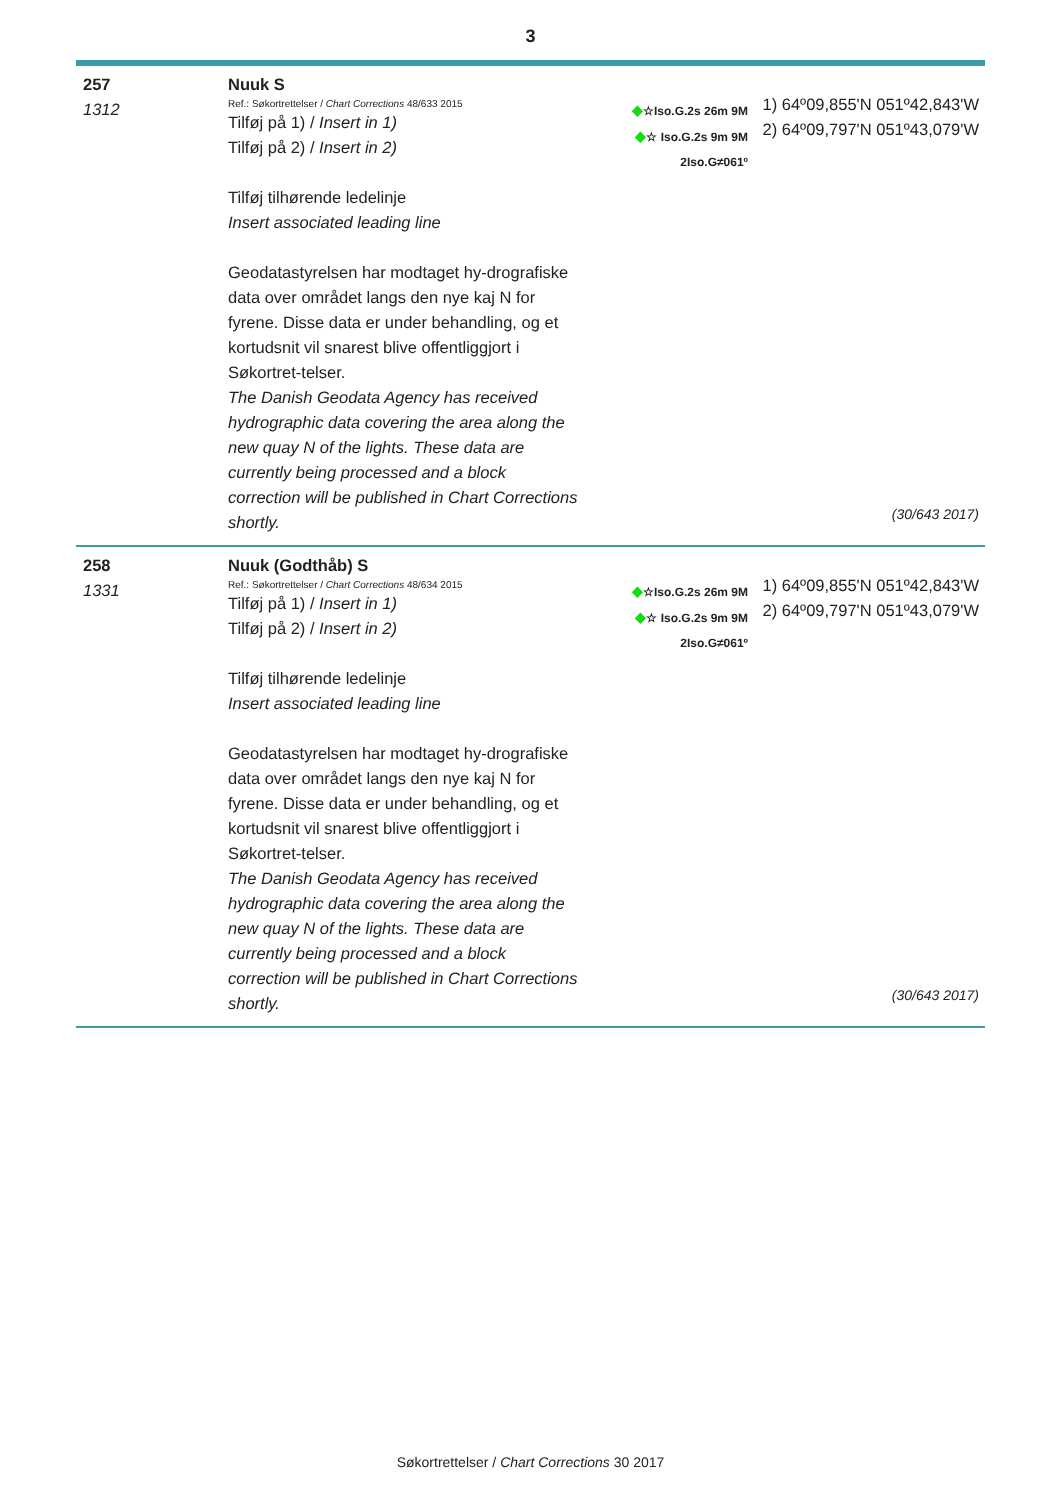3
257
1312
Nuuk S
Ref.: Søkortrettelser / Chart Corrections 48/633 2015
Tilføj på 1) / Insert in 1)
Tilføj på 2) / Insert in 2)
Tilføj tilhørende ledelinje
Insert associated leading line
Geodatastyrelsen har modtaget hy-drografiske data over området langs den nye kaj N for fyrene. Disse data er under behandling, og et kortudsnit vil snarest blive offentliggjort i Søkortret-telser.
The Danish Geodata Agency has received hydrographic data covering the area along the new quay N of the lights. These data are currently being processed and a block correction will be published in Chart Corrections shortly.
◆☆Iso.G.2s 26m 9M
◆☆ Iso.G.2s 9m 9M
2Iso.G≠061º
1) 64º09,855'N 051º42,843'W
2) 64º09,797'N 051º43,079'W
(30/643 2017)
258
1331
Nuuk (Godthåb) S
Ref.: Søkortrettelser / Chart Corrections 48/634 2015
Tilføj på 1) / Insert in 1)
Tilføj på 2) / Insert in 2)
Tilføj tilhørende ledelinje
Insert associated leading line
Geodatastyrelsen har modtaget hy-drografiske data over området langs den nye kaj N for fyrene. Disse data er under behandling, og et kortudsnit vil snarest blive offentliggjort i Søkortret-telser.
The Danish Geodata Agency has received hydrographic data covering the area along the new quay N of the lights. These data are currently being processed and a block correction will be published in Chart Corrections shortly.
◆☆Iso.G.2s 26m 9M
◆☆ Iso.G.2s 9m 9M
2Iso.G≠061º
1) 64º09,855'N 051º42,843'W
2) 64º09,797'N 051º43,079'W
(30/643 2017)
Søkortrettelser / Chart Corrections 30 2017